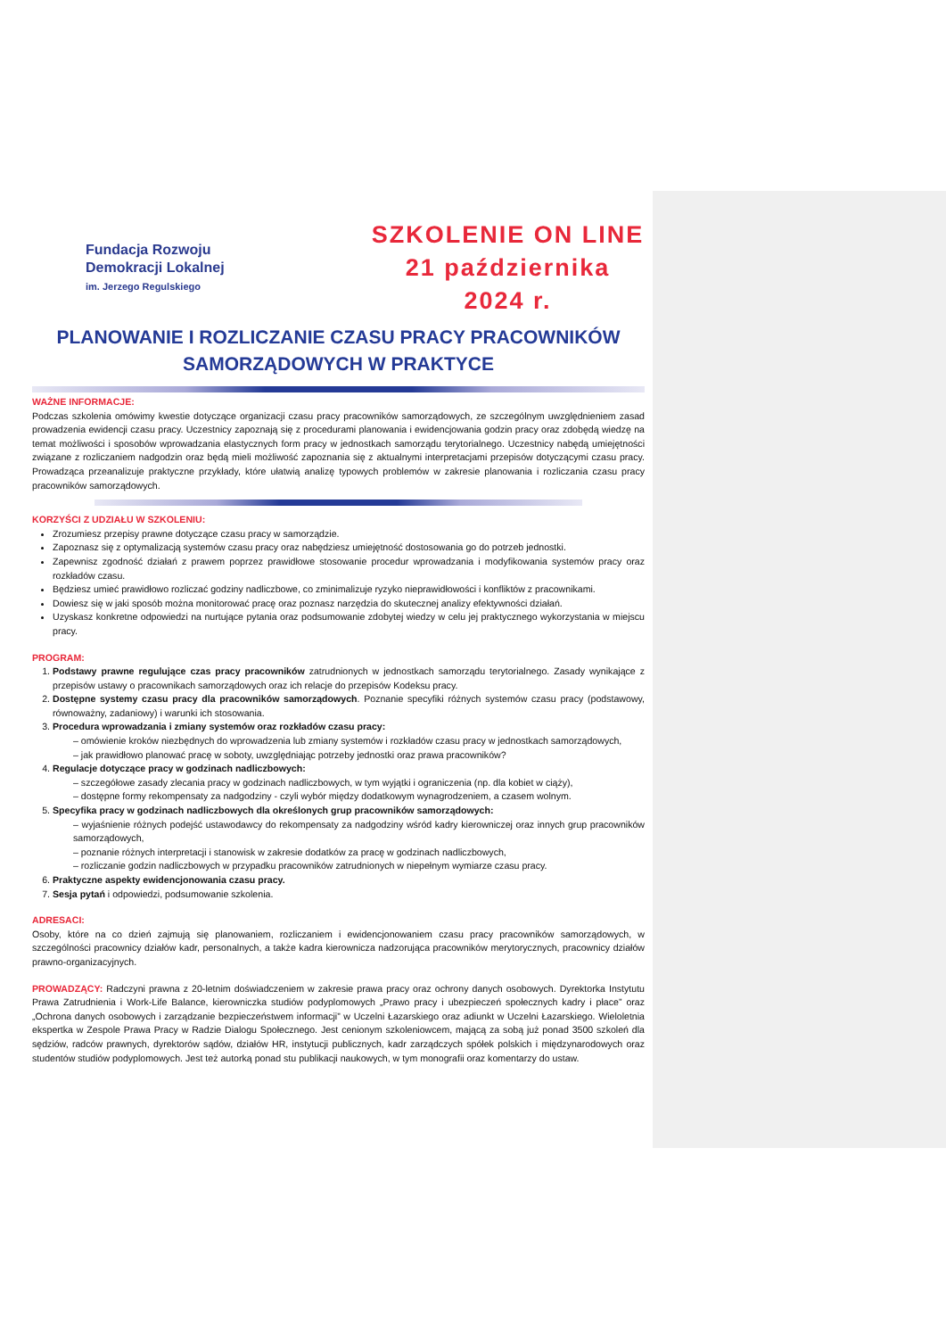Fundacja Rozwoju
Demokracji Lokalnej
im. Jerzego Regulskiego
SZKOLENIE ON LINE
21 października 2024 r.
PLANOWANIE I ROZLICZANIE CZASU PRACY PRACOWNIKÓW SAMORZĄDOWYCH W PRAKTYCE
WAŻNE INFORMACJE:
Podczas szkolenia omówimy kwestie dotyczące organizacji czasu pracy pracowników samorządowych, ze szczególnym uwzględnieniem zasad prowadzenia ewidencji czasu pracy. Uczestnicy zapoznają się z procedurami planowania i ewidencjowania godzin pracy oraz zdobędą wiedzę na temat możliwości i sposobów wprowadzania elastycznych form pracy w jednostkach samorządu terytorialnego. Uczestnicy nabędą umiejętności związane z rozliczaniem nadgodzin oraz będą mieli możliwość zapoznania się z aktualnymi interpretacjami przepisów dotyczącymi czasu pracy. Prowadząca przeanalizuje praktyczne przykłady, które ułatwią analizę typowych problemów w zakresie planowania i rozliczania czasu pracy pracowników samorządowych.
KORZYŚCI Z UDZIAŁU W SZKOLENIU:
Zrozumiesz przepisy prawne dotyczące czasu pracy w samorządzie.
Zapoznasz się z optymalizacją systemów czasu pracy oraz nabędziesz umiejętność dostosowania go do potrzeb jednostki.
Zapewnisz zgodność działań z prawem poprzez prawidłowe stosowanie procedur wprowadzania i modyfikowania systemów pracy oraz rozkładów czasu.
Będziesz umieć prawidłowo rozliczać godziny nadliczbowe, co zminimalizuje ryzyko nieprawidłowości i konfliktów z pracownikami.
Dowiesz się w jaki sposób można monitorować pracę oraz poznasz narzędzia do skutecznej analizy efektywności działań.
Uzyskasz konkretne odpowiedzi na nurtujące pytania oraz podsumowanie zdobytej wiedzy w celu jej praktycznego wykorzystania w miejscu pracy.
PROGRAM:
1. Podstawy prawne regulujące czas pracy pracowników zatrudnionych w jednostkach samorządu terytorialnego. Zasady wynikające z przepisów ustawy o pracownikach samorządowych oraz ich relacje do przepisów Kodeksu pracy.
2. Dostępne systemy czasu pracy dla pracowników samorządowych. Poznanie specyfiki różnych systemów czasu pracy (podstawowy, równoważny, zadaniowy) i warunki ich stosowania.
3. Procedura wprowadzania i zmiany systemów oraz rozkładów czasu pracy:
– omówienie kroków niezbędnych do wprowadzenia lub zmiany systemów i rozkładów czasu pracy w jednostkach samorządowych,
– jak prawidłowo planować pracę w soboty, uwzględniając potrzeby jednostki oraz prawa pracowników?
4. Regulacje dotyczące pracy w godzinach nadliczbowych:
– szczegółowe zasady zlecania pracy w godzinach nadliczbowych, w tym wyjątki i ograniczenia (np. dla kobiet w ciąży),
– dostępne formy rekompensaty za nadgodziny - czyli wybór między dodatkowym wynagrodzeniem, a czasem wolnym.
5. Specyfika pracy w godzinach nadliczbowych dla określonych grup pracowników samorządowych:
– wyjaśnienie różnych podejść ustawodawcy do rekompensaty za nadgodziny wśród kadry kierowniczej oraz innych grup pracowników samorządowych,
– poznanie różnych interpretacji i stanowisk w zakresie dodatków za pracę w godzinach nadliczbowych,
– rozliczanie godzin nadliczbowych w przypadku pracowników zatrudnionych w niepełnym wymiarze czasu pracy.
6. Praktyczne aspekty ewidencjonowania czasu pracy.
7. Sesja pytań i odpowiedzi, podsumowanie szkolenia.
ADRESACI:
Osoby, które na co dzień zajmują się planowaniem, rozliczaniem i ewidencjonowaniem czasu pracy pracowników samorządowych, w szczególności pracownicy działów kadr, personalnych, a także kadra kierownicza nadzorująca pracowników merytorycznych, pracownicy działów prawno-organizacyjnych.
PROWADZĄCY: Radczyni prawna z 20-letnim doświadczeniem w zakresie prawa pracy oraz ochrony danych osobowych. Dyrektorka Instytutu Prawa Zatrudnienia i Work-Life Balance, kierowniczka studiów podyplomowych „Prawo pracy i ubezpieczeń społecznych kadry i płace” oraz „Ochrona danych osobowych i zarządzanie bezpieczeństwem informacji” w Uczelni Łazarskiego oraz adiunkt w Uczelni Łazarskiego. Wieloletnia ekspertka w Zespole Prawa Pracy w Radzie Dialogu Społecznego. Jest cenionym szkoleniowcem, mającą za sobą już ponad 3500 szkoleń dla sędziów, radców prawnych, dyrektorów sądów, działów HR, instytucji publicznych, kadr zarządczych spółek polskich i międzynarodowych oraz studentów studiów podyplomowych. Jest też autorką ponad stu publikacji naukowych, w tym monografii oraz komentarzy do ustaw.